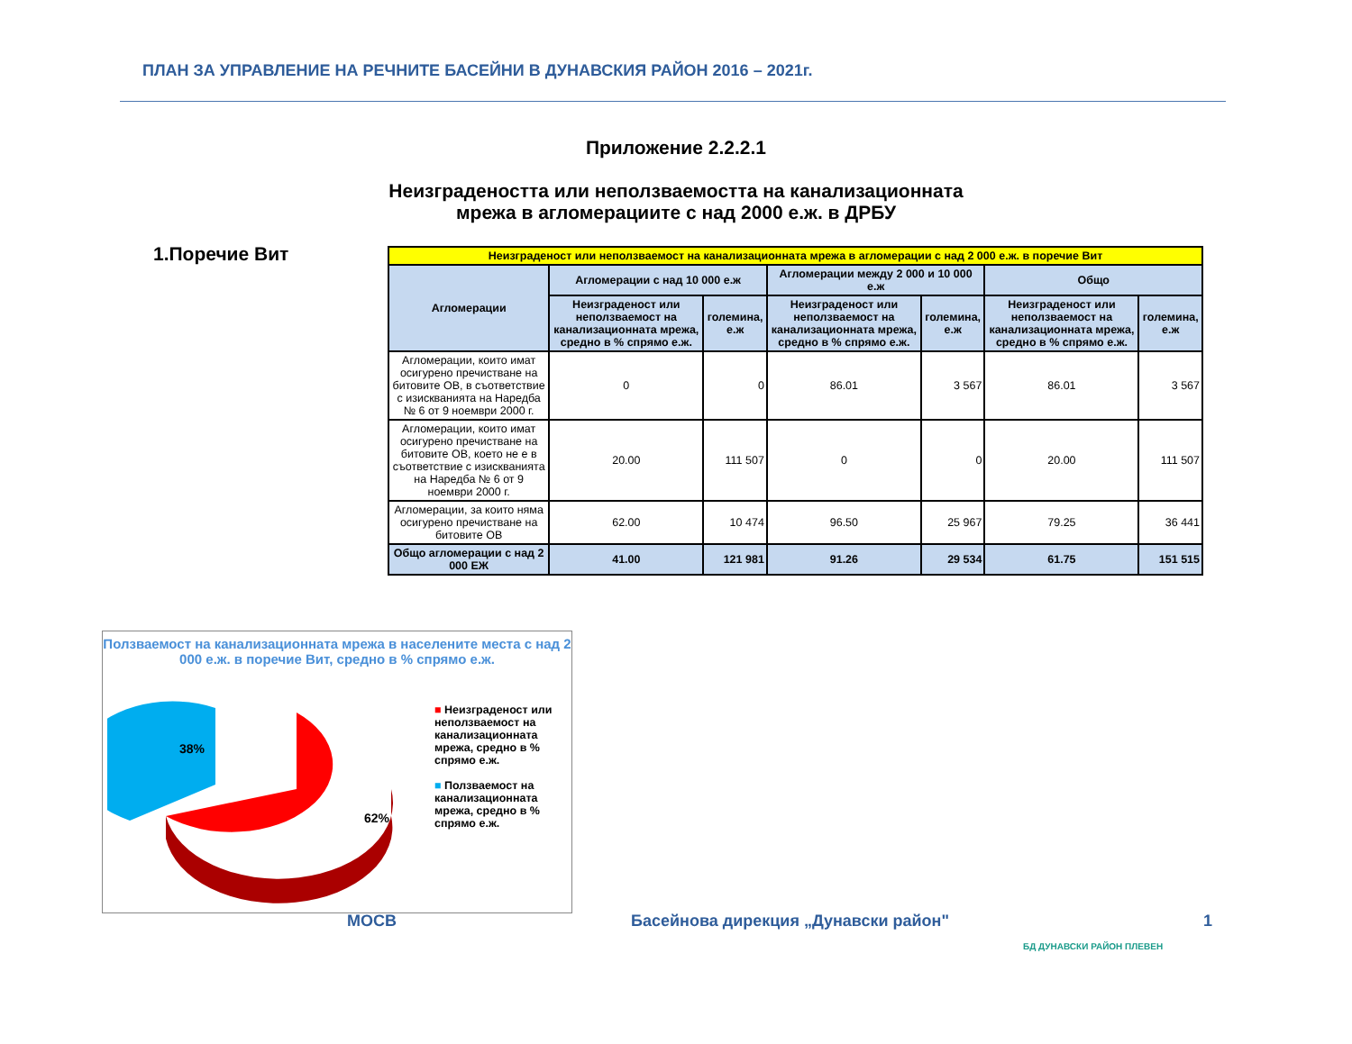ПЛАН ЗА УПРАВЛЕНИЕ НА РЕЧНИТЕ БАСЕЙНИ В ДУНАВСКИЯ РАЙОН 2016 – 2021г.
Приложение 2.2.2.1
Неизградеността или неползваемостта на канализационната мрежа в агломерациите с над 2000 е.ж. в ДРБУ
1.Поречие Вит
| Неизграденост или неползваемост на канализационната мрежа в агломерации с над 2 000 е.ж. в поречие Вит | | | | | | |
| --- | --- | --- | --- | --- | --- | --- |
| Агломерации | Агломерации с над 10 000 е.ж | | Агломерации между 2 000 и 10 000 е.ж | | Общо | |
| | Неизграденост или неползваемост на канализационната мрежа, средно в % спрямо е.ж. | големина, е.ж | Неизграденост или неползваемост на канализационната мрежа, средно в % спрямо е.ж. | големина, е.ж | Неизграденост или неползваемост на канализационната мрежа, средно в % спрямо е.ж. | големина, е.ж |
| Агломерации, които имат осигурено пречистване на битовите ОВ, в съответствие с изискванията на Наредба № 6 от 9 ноември 2000 г. | 0 | 0 | 86.01 | 3 567 | 86.01 | 3 567 |
| Агломерации, които имат осигурено пречистване на битовите ОВ, което не е в съответствие с изискванията на Наредба № 6 от 9 ноември 2000 г. | 20.00 | 111 507 | 0 | 0 | 20.00 | 111 507 |
| Агломерации, за които няма осигурено пречистване на битовите ОВ | 62.00 | 10 474 | 96.50 | 25 967 | 79.25 | 36 441 |
| Общо агломерации с над 2 000 ЕЖ | 41.00 | 121 981 | 91.26 | 29 534 | 61.75 | 151 515 |
Ползваемост на канализационната мрежа в населените места с над 2 000 е.ж. в поречие Вит, средно в % спрямо е.ж.
38%
62%
■ Неизграденост или неползваемост на канализационната мрежа, средно в % спрямо е.ж.
■ Ползваемост на канализационната мрежа, средно в % спрямо е.ж.
МОСВ
Басейнова дирекция „Дунавски район"
БД ДУНАВСКИ РАЙОН ПЛЕВЕН
1